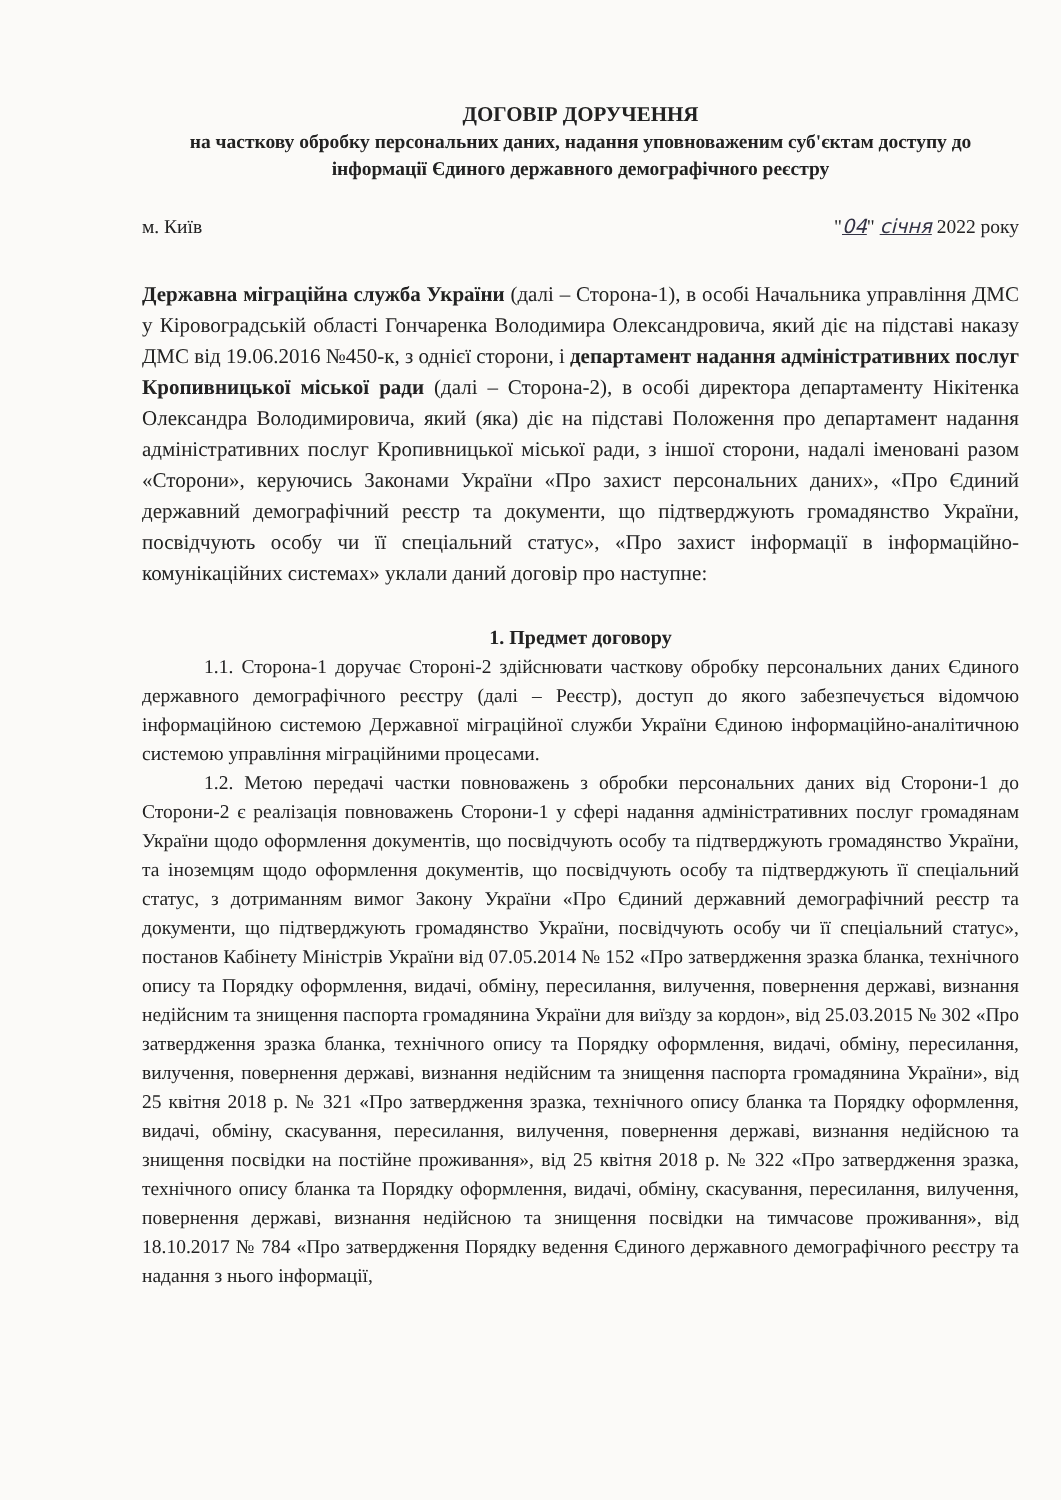ДОГОВІР ДОРУЧЕННЯ
на часткову обробку персональних даних, надання уповноваженим суб'єктам доступу до інформації Єдиного державного демографічного реєстру
м. Київ "04" січня 2022 року
Державна міграційна служба України (далі – Сторона-1), в особі Начальника управління ДМС у Кіровоградській області Гончаренка Володимира Олександровича, який діє на підставі наказу ДМС від 19.06.2016 №450-к, з однієї сторони, і департамент надання адміністративних послуг Кропивницької міської ради (далі – Сторона-2), в особі директора департаменту Нікітенка Олександра Володимировича, який (яка) діє на підставі Положення про департамент надання адміністративних послуг Кропивницької міської ради, з іншої сторони, надалі іменовані разом «Сторони», керуючись Законами України «Про захист персональних даних», «Про Єдиний державний демографічний реєстр та документи, що підтверджують громадянство України, посвідчують особу чи її спеціальний статус», «Про захист інформації в інформаційно-комунікаційних системах» уклали даний договір про наступне:
1. Предмет договору
1.1. Сторона-1 доручає Стороні-2 здійснювати часткову обробку персональних даних Єдиного державного демографічного реєстру (далі – Реєстр), доступ до якого забезпечується відомчою інформаційною системою Державної міграційної служби України Єдиною інформаційно-аналітичною системою управління міграційними процесами.
1.2. Метою передачі частки повноважень з обробки персональних даних від Сторони-1 до Сторони-2 є реалізація повноважень Сторони-1 у сфері надання адміністративних послуг громадянам України щодо оформлення документів, що посвідчують особу та підтверджують громадянство України, та іноземцям щодо оформлення документів, що посвідчують особу та підтверджують її спеціальний статус, з дотриманням вимог Закону України «Про Єдиний державний демографічний реєстр та документи, що підтверджують громадянство України, посвідчують особу чи її спеціальний статус», постанов Кабінету Міністрів України від 07.05.2014 № 152 «Про затвердження зразка бланка, технічного опису та Порядку оформлення, видачі, обміну, пересилання, вилучення, повернення державі, визнання недійсним та знищення паспорта громадянина України для виїзду за кордон», від 25.03.2015 № 302 «Про затвердження зразка бланка, технічного опису та Порядку оформлення, видачі, обміну, пересилання, вилучення, повернення державі, визнання недійсним та знищення паспорта громадянина України», від 25 квітня 2018 р. № 321 «Про затвердження зразка, технічного опису бланка та Порядку оформлення, видачі, обміну, скасування, пересилання, вилучення, повернення державі, визнання недійсною та знищення посвідки на постійне проживання», від 25 квітня 2018 р. № 322 «Про затвердження зразка, технічного опису бланка та Порядку оформлення, видачі, обміну, скасування, пересилання, вилучення, повернення державі, визнання недійсною та знищення посвідки на тимчасове проживання», від 18.10.2017 № 784 «Про затвердження Порядку ведення Єдиного державного демографічного реєстру та надання з нього інформації,